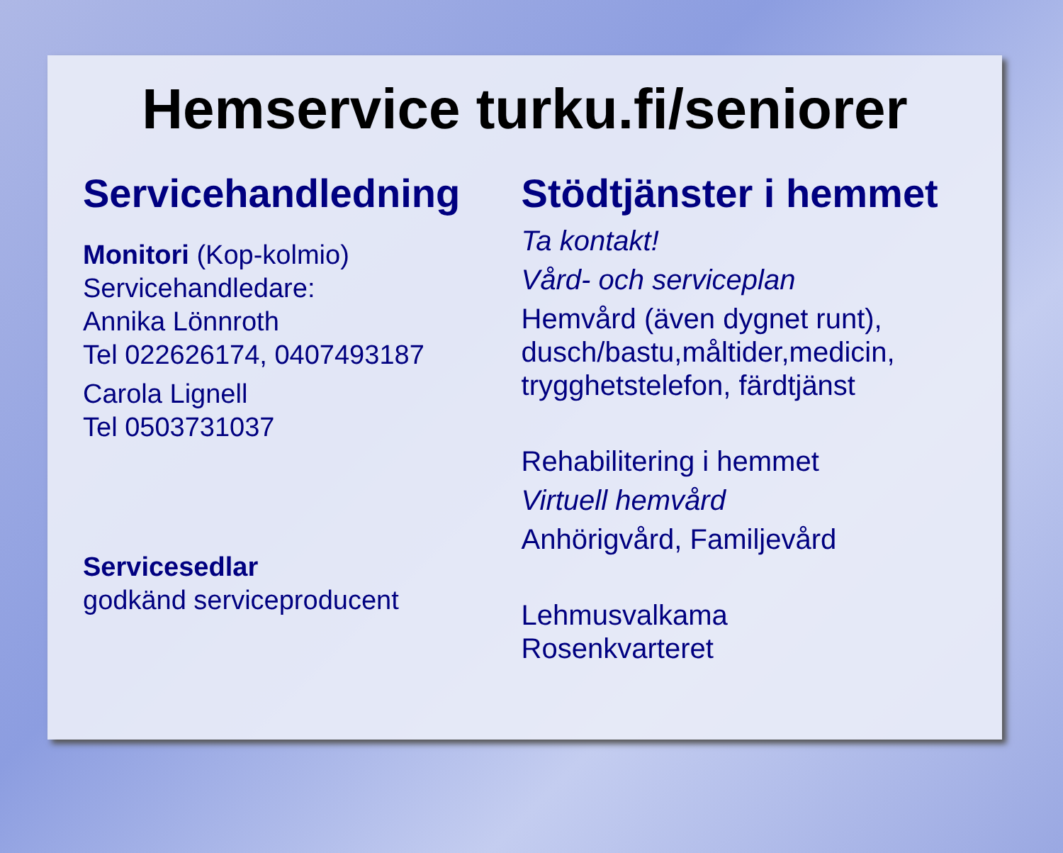Hemservice turku.fi/seniorer
Servicehandledning
Monitori (Kop-kolmio)
Servicehandledare:
Annika Lönnroth
Tel 022626174, 0407493187
Carola Lignell
Tel 0503731037
Servicesedlar
godkänd serviceproducent
Stödtjänster i hemmet
Ta kontakt!
Vård- och serviceplan
Hemvård (även dygnet runt),
dusch/bastu,måltider,medicin,
trygghetstelefon, färdtjänst
Rehabilitering i hemmet
Virtuell hemvård
Anhörigvård, Familjevård
Lehmusvalkama
Rosenkvarteret